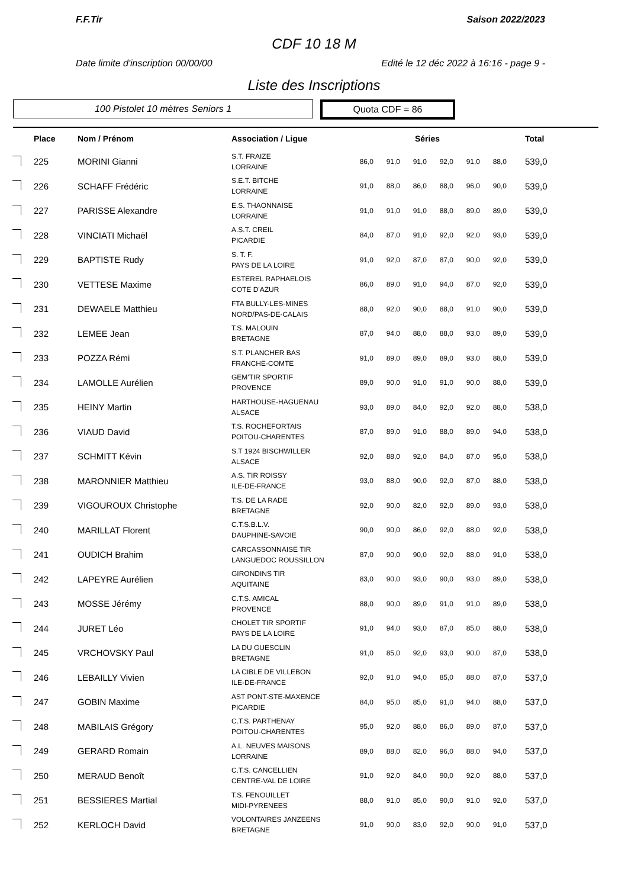F.F.Tir Saison 2022/2023
CDF 10 18 M
Date limite d'inscription 00/00/00 Edité le 12 déc 2022 à 16:16 - page 9 -
Liste des Inscriptions
100 Pistolet 10 mètres Seniors 1
Quota CDF = 86
| | Place | Nom / Prénom | Association / Ligue | Séries | | | | | | Total |
| --- | --- | --- | --- | --- | --- | --- | --- | --- | --- | --- |
| | 225 | MORINI Gianni | S.T. FRAIZE LORRAINE | 86,0 | 91,0 | 91,0 | 92,0 | 91,0 | 88,0 | 539,0 |
| | 226 | SCHAFF Frédéric | S.E.T. BITCHE LORRAINE | 91,0 | 88,0 | 86,0 | 88,0 | 96,0 | 90,0 | 539,0 |
| | 227 | PARISSE Alexandre | E.S. THAONNAISE LORRAINE | 91,0 | 91,0 | 91,0 | 88,0 | 89,0 | 89,0 | 539,0 |
| | 228 | VINCIATI Michaël | A.S.T. CREIL PICARDIE | 84,0 | 87,0 | 91,0 | 92,0 | 92,0 | 93,0 | 539,0 |
| | 229 | BAPTISTE Rudy | S. T. F. PAYS DE LA LOIRE | 91,0 | 92,0 | 87,0 | 87,0 | 90,0 | 92,0 | 539,0 |
| | 230 | VETTESE Maxime | ESTEREL RAPHAELOIS COTE D'AZUR | 86,0 | 89,0 | 91,0 | 94,0 | 87,0 | 92,0 | 539,0 |
| | 231 | DEWAELE Matthieu | FTA BULLY-LES-MINES NORD/PAS-DE-CALAIS | 88,0 | 92,0 | 90,0 | 88,0 | 91,0 | 90,0 | 539,0 |
| | 232 | LEMEE Jean | T.S. MALOUIN BRETAGNE | 87,0 | 94,0 | 88,0 | 88,0 | 93,0 | 89,0 | 539,0 |
| | 233 | POZZA Rémi | S.T. PLANCHER BAS FRANCHE-COMTE | 91,0 | 89,0 | 89,0 | 89,0 | 93,0 | 88,0 | 539,0 |
| | 234 | LAMOLLE Aurélien | GEM'TIR SPORTIF PROVENCE | 89,0 | 90,0 | 91,0 | 91,0 | 90,0 | 88,0 | 539,0 |
| | 235 | HEINY Martin | HARTHOUSE-HAGUENAU ALSACE | 93,0 | 89,0 | 84,0 | 92,0 | 92,0 | 88,0 | 538,0 |
| | 236 | VIAUD David | T.S. ROCHEFORTAIS POITOU-CHARENTES | 87,0 | 89,0 | 91,0 | 88,0 | 89,0 | 94,0 | 538,0 |
| | 237 | SCHMITT Kévin | S.T 1924 BISCHWILLER ALSACE | 92,0 | 88,0 | 92,0 | 84,0 | 87,0 | 95,0 | 538,0 |
| | 238 | MARONNIER Matthieu | A.S. TIR ROISSY ILE-DE-FRANCE | 93,0 | 88,0 | 90,0 | 92,0 | 87,0 | 88,0 | 538,0 |
| | 239 | VIGOUROUX Christophe | T.S. DE LA RADE BRETAGNE | 92,0 | 90,0 | 82,0 | 92,0 | 89,0 | 93,0 | 538,0 |
| | 240 | MARILLAT Florent | C.T.S.B.L.V. DAUPHINE-SAVOIE | 90,0 | 90,0 | 86,0 | 92,0 | 88,0 | 92,0 | 538,0 |
| | 241 | OUDICH Brahim | CARCASSONNAISE TIR LANGUEDOC ROUSSILLON | 87,0 | 90,0 | 90,0 | 92,0 | 88,0 | 91,0 | 538,0 |
| | 242 | LAPEYRE Aurélien | GIRONDINS TIR AQUITAINE | 83,0 | 90,0 | 93,0 | 90,0 | 93,0 | 89,0 | 538,0 |
| | 243 | MOSSE Jérémy | C.T.S. AMICAL PROVENCE | 88,0 | 90,0 | 89,0 | 91,0 | 91,0 | 89,0 | 538,0 |
| | 244 | JURET Léo | CHOLET TIR SPORTIF PAYS DE LA LOIRE | 91,0 | 94,0 | 93,0 | 87,0 | 85,0 | 88,0 | 538,0 |
| | 245 | VRCHOVSKY Paul | LA DU GUESCLIN BRETAGNE | 91,0 | 85,0 | 92,0 | 93,0 | 90,0 | 87,0 | 538,0 |
| | 246 | LEBAILLY Vivien | LA CIBLE DE VILLEBON ILE-DE-FRANCE | 92,0 | 91,0 | 94,0 | 85,0 | 88,0 | 87,0 | 537,0 |
| | 247 | GOBIN Maxime | AST PONT-STE-MAXENCE PICARDIE | 84,0 | 95,0 | 85,0 | 91,0 | 94,0 | 88,0 | 537,0 |
| | 248 | MABILAIS Grégory | C.T.S. PARTHENAY POITOU-CHARENTES | 95,0 | 92,0 | 88,0 | 86,0 | 89,0 | 87,0 | 537,0 |
| | 249 | GERARD Romain | A.L. NEUVES MAISONS LORRAINE | 89,0 | 88,0 | 82,0 | 96,0 | 88,0 | 94,0 | 537,0 |
| | 250 | MERAUD Benoît | C.T.S. CANCELLIEN CENTRE-VAL DE LOIRE | 91,0 | 92,0 | 84,0 | 90,0 | 92,0 | 88,0 | 537,0 |
| | 251 | BESSIERES Martial | T.S. FENOUILLET MIDI-PYRENEES | 88,0 | 91,0 | 85,0 | 90,0 | 91,0 | 92,0 | 537,0 |
| | 252 | KERLOCH David | VOLONTAIRES JANZEENS BRETAGNE | 91,0 | 90,0 | 83,0 | 92,0 | 90,0 | 91,0 | 537,0 |